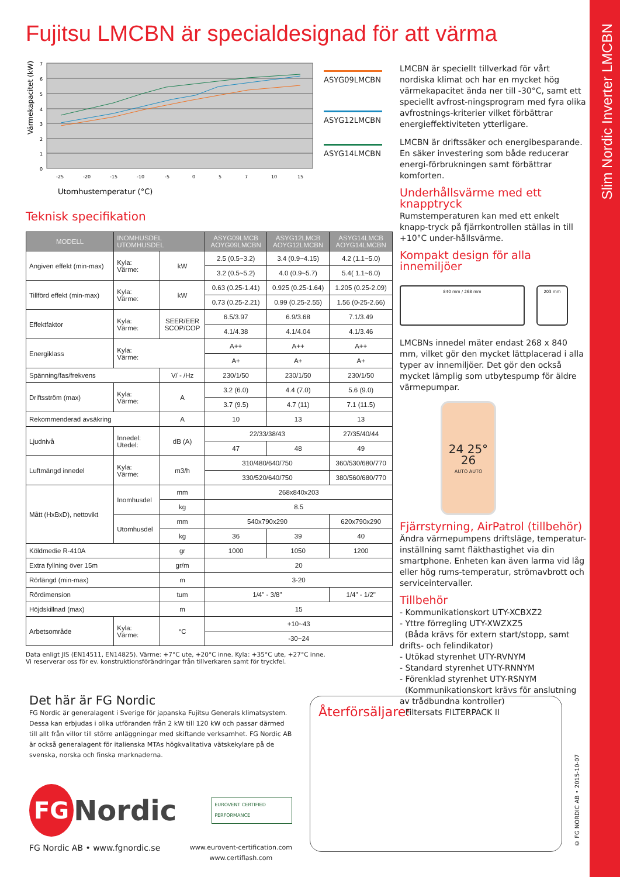Fujitsu LMCBN är specialdesignad för att värma
Slim Nordic Inverter LMCBN
Värmekapacitet (kW)
7
6
5
4
3
2
1
0
-25
-20
-15
-10
-5
0
5
7
10
15
Utomhustemperatur (°C)
ASYG09LMCBN
ASYG12LMCBN
ASYG14LMCBN
Teknisk specifikation
| MODELL | INOMHUSDEL UTOMHUSDEL | | ASYG09LMCB AOYG09LMCBN | ASYG12LMCB AOYG12LMCBN | ASYG14LMCB AOYG14LMCBN |
| --- | --- | --- | --- | --- | --- |
| Angiven effekt (min-max) | Kyla: Värme: | kW | 2.5 (0.5~3.2) | 3.4 (0.9~4.15) | 4.2 (1.1~5.0) |
| | | | 3.2 (0.5~5.2) | 4.0 (0.9~5.7) | 5.4( 1.1~6.0) |
| Tillförd effekt (min-max) | Kyla: Värme: | kW | 0.63 (0.25-1.41) | 0.925 (0.25-1.64) | 1.205 (0.25-2.09) |
| | | | 0.73 (0.25-2.21) | 0.99 (0.25-2.55) | 1.56 (0-25-2.66) |
| Effektfaktor | Kyla: Värme: | SEER/EER SCOP/COP | 6.5/3.97 | 6.9/3.68 | 7.1/3.49 |
| | | | 4.1/4.38 | 4.1/4.04 | 4.1/3.46 |
| Energiklass | Kyla: Värme: | | A++ | A++ | A++ |
| | | | A+ | A+ | A+ |
| Spänning/fas/frekvens | | V/ - /Hz | 230/1/50 | 230/1/50 | 230/1/50 |
| Driftsström (max) | Kyla: Värme: | A | 3.2 (6.0) | 4.4 (7.0) | 5.6 (9.0) |
| | | | 3.7 (9.5) | 4.7 (11) | 7.1 (11.5) |
| Rekommenderad avsäkring | | A | 10 | 13 | 13 |
| Ljudnivå | Innedel: Utedel: | dB (A) | 22/33/38/43 | | 27/35/40/44 |
| | | | 47 | 48 | 49 |
| Luftmängd innedel | Kyla: Värme: | m3/h | 310/480/640/750 | | 360/530/680/770 |
| | | | 330/520/640/750 | | 380/560/680/770 |
| Mått (HxBxD), nettovikt | Inomhusdel | mm | 268x840x203 | | |
| | | kg | 8.5 | | |
| | Utomhusdel | mm | 540x790x290 | | 620x790x290 |
| | | kg | 36 | 39 | 40 |
| Köldmedie R-410A | | gr | 1000 | 1050 | 1200 |
| Extra fyllning över 15m | | gr/m | 20 | | |
| Rörlängd (min-max) | | m | 3-20 | | |
| Rördimension | | tum | 1/4" - 3/8" | | 1/4" - 1/2" |
| Höjdskillnad (max) | | m | 15 | | |
| Arbetsområde | Kyla: Värme: | °C | +10~43 | | |
| | | | -30~24 | | |
Data enligt JIS (EN14511, EN14825). Värme: +7°C ute, +20°C inne. Kyla: +35°C ute, +27°C inne.
Vi reserverar oss för ev. konstruktionsförändringar från tillverkaren samt för tryckfel.
LMCBN är speciellt tillverkad för vårt nordiska klimat och har en mycket hög värmekapacitet ända ner till -30°C, samt ett speciellt avfrost-ningsprogram med fyra olika avfrostnings-kriterier vilket förbättrar energieffektiviteten ytterligare.
LMCBN är driftssäker och energibesparande. En säker investering som både reducerar energi-förbrukningen samt förbättrar komforten.
Underhållsvärme med ett knapptryck
Rumstemperaturen kan med ett enkelt knapp-tryck på fjärrkontrollen ställas in till +10°C under-hållsvärme.
Kompakt design för alla innemiljöer
840 mm / 268 mm 203 mm
LMCBNs innedel mäter endast 268 x 840 mm, vilket gör den mycket lättplacerad i alla typer av innemiljöer. Det gör den också mycket lämplig som utbytespump för äldre värmepumpar.
24 25° 26
AUTO AUTO
Fjärrstyrning, AirPatrol (tillbehör)
Ändra värmepumpens driftsläge, temperatur-inställning samt fläkthastighet via din smartphone. Enheten kan även larma vid låg eller hög rums-temperatur, strömavbrott och serviceintervaller.
Tillbehör
- Kommunikationskort UTY-XCBXZ2
- Yttre förregling UTY-XWZXZ5
(Båda krävs för extern start/stopp, samt drifts- och felindikator)
- Utökad styrenhet UTY-RVNYM
- Standard styrenhet UTY-RNNYM
- Förenklad styrenhet UTY-RSNYM
(Kommunikationskort krävs för anslutning av trådbundna kontroller)
- Filtersats FILTERPACK II
Det här är FG Nordic
FG Nordic är generalagent i Sverige för japanska Fujitsu Generals klimatsystem. Dessa kan erbjudas i olika utföranden från 2 kW till 120 kW och passar därmed till allt från villor till större anläggningar med skiftande verksamhet. FG Nordic AB är också generalagent för italienska MTAs högkvalitativa vätskekylare på de svenska, norska och finska marknaderna.
FG
Nordic
EUROVENT CERTIFIED PERFORMANCE
FG Nordic AB • www.fgnordic.se www.eurovent-certification.com
www.certiflash.com
Återförsäljare:
© FG NORDIC AB • 2015-10-07